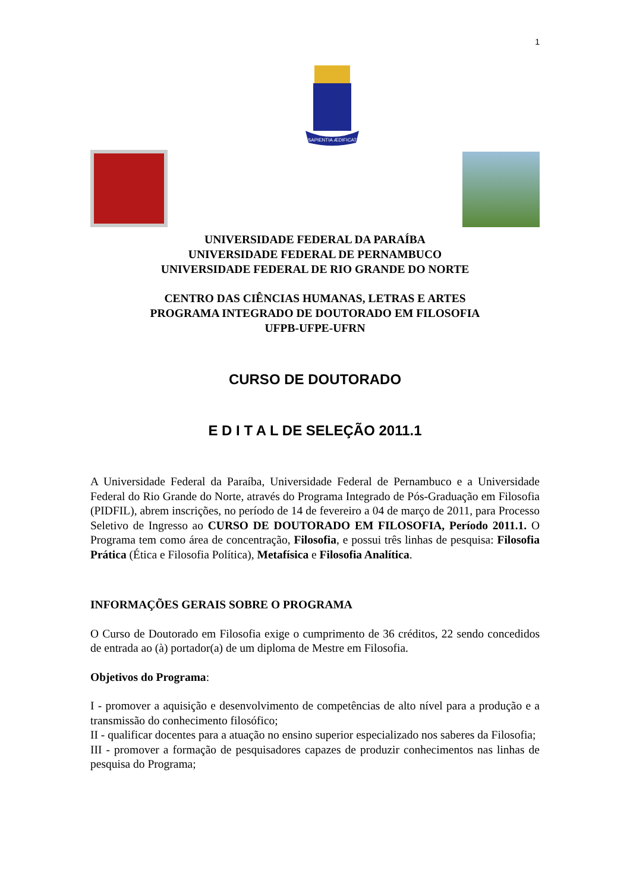1
SAPIENTIA ÆDIFICAT
UNIVERSIDADE FEDERAL DA PARAÍBA
UNIVERSIDADE FEDERAL DE PERNAMBUCO
UNIVERSIDADE FEDERAL DE RIO GRANDE DO NORTE
CENTRO DAS CIÊNCIAS HUMANAS, LETRAS E ARTES
PROGRAMA INTEGRADO DE DOUTORADO EM FILOSOFIA
UFPB-UFPE-UFRN
CURSO DE DOUTORADO
E D I T A L DE SELEÇÃO 2011.1
A Universidade Federal da Paraíba, Universidade Federal de Pernambuco e a Universidade Federal do Rio Grande do Norte, através do Programa Integrado de Pós-Graduação em Filosofia (PIDFIL), abrem inscrições, no período de 14 de fevereiro a 04 de março de 2011, para Processo Seletivo de Ingresso ao CURSO DE DOUTORADO EM FILOSOFIA, Período 2011.1. O Programa tem como área de concentração, Filosofia, e possui três linhas de pesquisa: Filosofia Prática (Ética e Filosofia Política), Metafísica e Filosofia Analítica.
INFORMAÇÕES GERAIS SOBRE O PROGRAMA
O Curso de Doutorado em Filosofia exige o cumprimento de 36 créditos, 22 sendo concedidos de entrada ao (à) portador(a) de um diploma de Mestre em Filosofia.
Objetivos do Programa:
I - promover a aquisição e desenvolvimento de competências de alto nível para a produção e a transmissão do conhecimento filosófico;
II - qualificar docentes para a atuação no ensino superior especializado nos saberes da Filosofia;
III - promover a formação de pesquisadores capazes de produzir conhecimentos nas linhas de pesquisa do Programa;